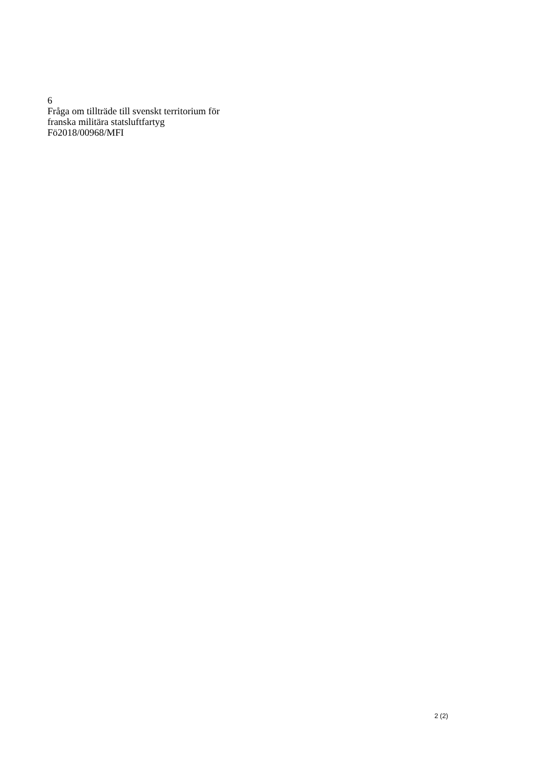6
Fråga om tillträde till svenskt territorium för
franska militära statsluftfartyg
Fö2018/00968/MFI
2 (2)